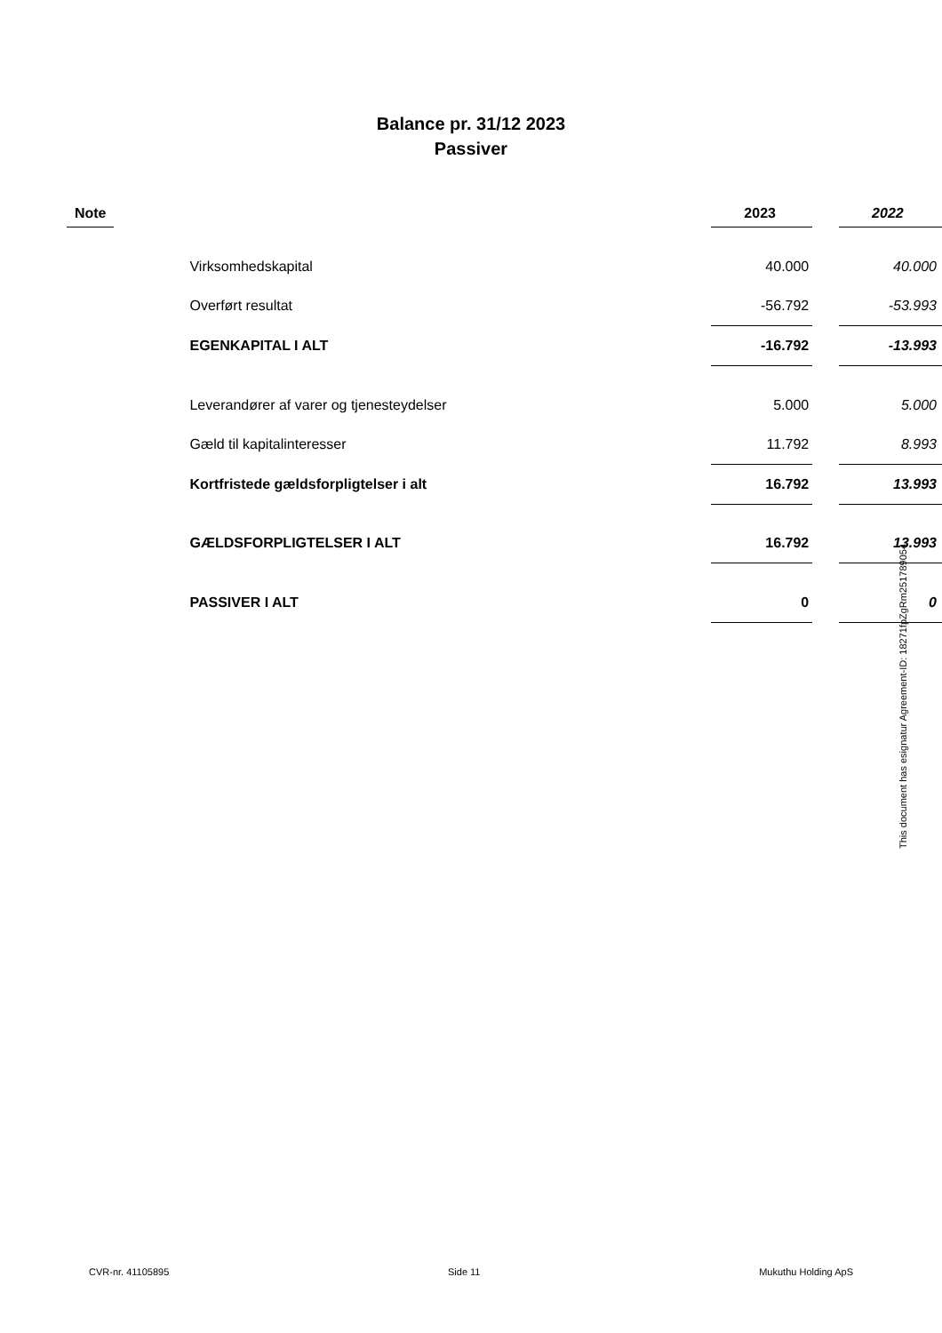Balance pr. 31/12 2023
Passiver
| Note | | 2023 | | 2022 |
| --- | --- | --- | --- | --- |
| | Virksomhedskapital | 40.000 | | 40.000 |
| | Overført resultat | -56.792 | | -53.993 |
| | EGENKAPITAL I ALT | -16.792 | | -13.993 |
| | Leverandører af varer og tjenesteydelser | 5.000 | | 5.000 |
| | Gæld til kapitalinteresser | 11.792 | | 8.993 |
| | Kortfristede gældsforpligtelser i alt | 16.792 | | 13.993 |
| | GÆLDSFORPLIGTELSER I ALT | 16.792 | | 13.993 |
| | PASSIVER I ALT | 0 | | 0 |
This document has esignatur Agreement-ID: 18271fpZgRm251789054
CVR-nr. 41105895 Side 11 Mukuthu Holding ApS